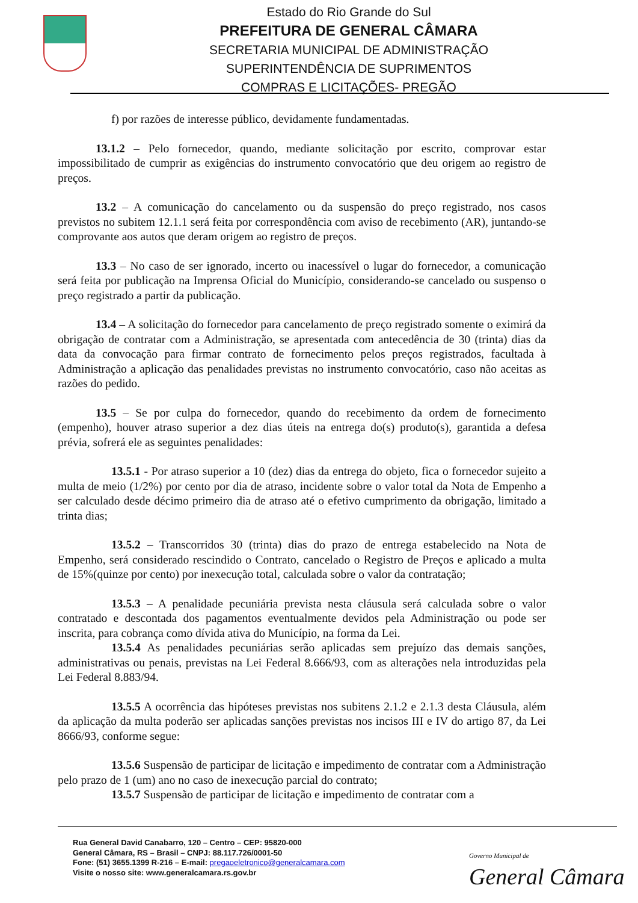Estado do Rio Grande do Sul
PREFEITURA DE GENERAL CÂMARA
SECRETARIA MUNICIPAL DE ADMINISTRAÇÃO
SUPERINTENDÊNCIA DE SUPRIMENTOS
COMPRAS E LICITAÇÕES- PREGÃO
f) por razões de interesse público, devidamente fundamentadas.
13.1.2 – Pelo fornecedor, quando, mediante solicitação por escrito, comprovar estar impossibilitado de cumprir as exigências do instrumento convocatório que deu origem ao registro de preços.
13.2 – A comunicação do cancelamento ou da suspensão do preço registrado, nos casos previstos no subitem 12.1.1 será feita por correspondência com aviso de recebimento (AR), juntando-se comprovante aos autos que deram origem ao registro de preços.
13.3 – No caso de ser ignorado, incerto ou inacessível o lugar do fornecedor, a comunicação será feita por publicação na Imprensa Oficial do Município, considerando-se cancelado ou suspenso o preço registrado a partir da publicação.
13.4 – A solicitação do fornecedor para cancelamento de preço registrado somente o eximirá da obrigação de contratar com a Administração, se apresentada com antecedência de 30 (trinta) dias da data da convocação para firmar contrato de fornecimento pelos preços registrados, facultada à Administração a aplicação das penalidades previstas no instrumento convocatório, caso não aceitas as razões do pedido.
13.5 – Se por culpa do fornecedor, quando do recebimento da ordem de fornecimento (empenho), houver atraso superior a dez dias úteis na entrega do(s) produto(s), garantida a defesa prévia, sofrerá ele as seguintes penalidades:
13.5.1 - Por atraso superior a 10 (dez) dias da entrega do objeto, fica o fornecedor sujeito a multa de meio (1/2%) por cento por dia de atraso, incidente sobre o valor total da Nota de Empenho a ser calculado desde décimo primeiro dia de atraso até o efetivo cumprimento da obrigação, limitado a trinta dias;
13.5.2 – Transcorridos 30 (trinta) dias do prazo de entrega estabelecido na Nota de Empenho, será considerado rescindido o Contrato, cancelado o Registro de Preços e aplicado a multa de 15%(quinze por cento) por inexecução total, calculada sobre o valor da contratação;
13.5.3 – A penalidade pecuniária prevista nesta cláusula será calculada sobre o valor contratado e descontada dos pagamentos eventualmente devidos pela Administração ou pode ser inscrita, para cobrança como dívida ativa do Município, na forma da Lei.
13.5.4 As penalidades pecuniárias serão aplicadas sem prejuízo das demais sanções, administrativas ou penais, previstas na Lei Federal 8.666/93, com as alterações nela introduzidas pela Lei Federal 8.883/94.
13.5.5 A ocorrência das hipóteses previstas nos subitens 2.1.2 e 2.1.3 desta Cláusula, além da aplicação da multa poderão ser aplicadas sanções previstas nos incisos III e IV do artigo 87, da Lei 8666/93, conforme segue:
13.5.6 Suspensão de participar de licitação e impedimento de contratar com a Administração pelo prazo de 1 (um) ano no caso de inexecução parcial do contrato;
13.5.7 Suspensão de participar de licitação e impedimento de contratar com a
Rua General David Canabarro, 120 – Centro – CEP: 95820-000
General Câmara, RS – Brasil – CNPJ: 88.117.726/0001-50
Fone: (51) 3655.1399 R-216 – E-mail: pregaoeletronico@generalcamara.com
Visite o nosso site: www.generalcamara.rs.gov.br
Governo Municipal de
General Câmara